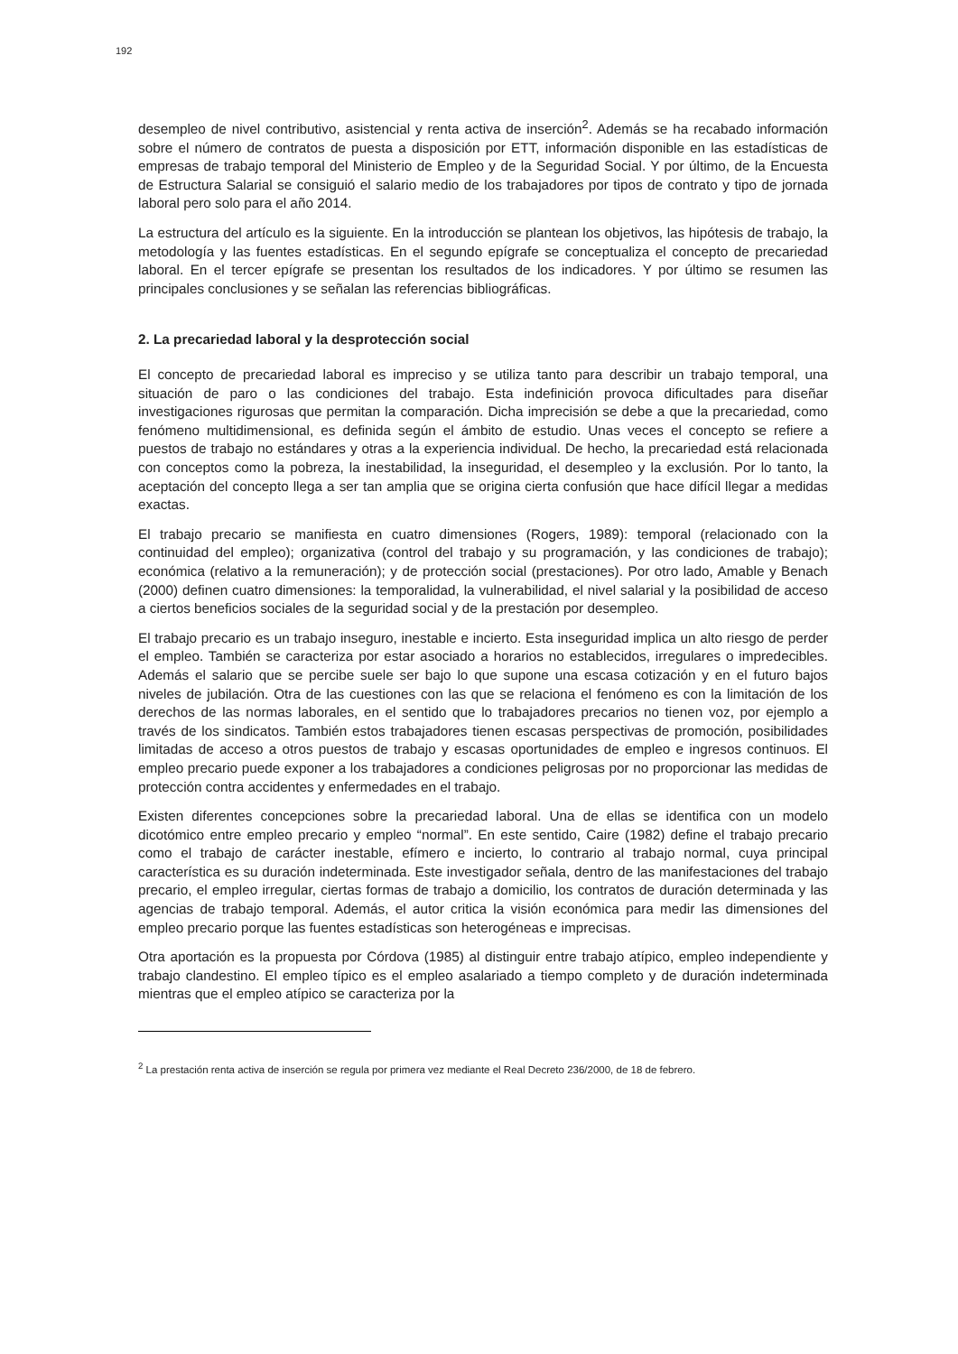192
desempleo de nivel contributivo, asistencial y renta activa de inserción<sup>2</sup>. Además se ha recabado información sobre el número de contratos de puesta a disposición por ETT, información disponible en las estadísticas de empresas de trabajo temporal del Ministerio de Empleo y de la Seguridad Social. Y por último, de la Encuesta de Estructura Salarial se consiguió el salario medio de los trabajadores por tipos de contrato y tipo de jornada laboral pero solo para el año 2014.
La estructura del artículo es la siguiente. En la introducción se plantean los objetivos, las hipótesis de trabajo, la metodología y las fuentes estadísticas. En el segundo epígrafe se conceptualiza el concepto de precariedad laboral. En el tercer epígrafe se presentan los resultados de los indicadores. Y por último se resumen las principales conclusiones y se señalan las referencias bibliográficas.
2. La precariedad laboral y la desprotección social
El concepto de precariedad laboral es impreciso y se utiliza tanto para describir un trabajo temporal, una situación de paro o las condiciones del trabajo. Esta indefinición provoca dificultades para diseñar investigaciones rigurosas que permitan la comparación. Dicha imprecisión se debe a que la precariedad, como fenómeno multidimensional, es definida según el ámbito de estudio. Unas veces el concepto se refiere a puestos de trabajo no estándares y otras a la experiencia individual. De hecho, la precariedad está relacionada con conceptos como la pobreza, la inestabilidad, la inseguridad, el desempleo y la exclusión. Por lo tanto, la aceptación del concepto llega a ser tan amplia que se origina cierta confusión que hace difícil llegar a medidas exactas.
El trabajo precario se manifiesta en cuatro dimensiones (Rogers, 1989): temporal (relacionado con la continuidad del empleo); organizativa (control del trabajo y su programación, y las condiciones de trabajo); económica (relativo a la remuneración); y de protección social (prestaciones). Por otro lado, Amable y Benach (2000) definen cuatro dimensiones: la temporalidad, la vulnerabilidad, el nivel salarial y la posibilidad de acceso a ciertos beneficios sociales de la seguridad social y de la prestación por desempleo.
El trabajo precario es un trabajo inseguro, inestable e incierto. Esta inseguridad implica un alto riesgo de perder el empleo. También se caracteriza por estar asociado a horarios no establecidos, irregulares o impredecibles. Además el salario que se percibe suele ser bajo lo que supone una escasa cotización y en el futuro bajos niveles de jubilación. Otra de las cuestiones con las que se relaciona el fenómeno es con la limitación de los derechos de las normas laborales, en el sentido que lo trabajadores precarios no tienen voz, por ejemplo a través de los sindicatos. También estos trabajadores tienen escasas perspectivas de promoción, posibilidades limitadas de acceso a otros puestos de trabajo y escasas oportunidades de empleo e ingresos continuos. El empleo precario puede exponer a los trabajadores a condiciones peligrosas por no proporcionar las medidas de protección contra accidentes y enfermedades en el trabajo.
Existen diferentes concepciones sobre la precariedad laboral. Una de ellas se identifica con un modelo dicotómico entre empleo precario y empleo “normal”. En este sentido, Caire (1982) define el trabajo precario como el trabajo de carácter inestable, efímero e incierto, lo contrario al trabajo normal, cuya principal característica es su duración indeterminada. Este investigador señala, dentro de las manifestaciones del trabajo precario, el empleo irregular, ciertas formas de trabajo a domicilio, los contratos de duración determinada y las agencias de trabajo temporal. Además, el autor critica la visión económica para medir las dimensiones del empleo precario porque las fuentes estadísticas son heterogéneas e imprecisas.
Otra aportación es la propuesta por Córdova (1985) al distinguir entre trabajo atípico, empleo independiente y trabajo clandestino. El empleo típico es el empleo asalariado a tiempo completo y de duración indeterminada mientras que el empleo atípico se caracteriza por la
<sup>2</sup> La prestación renta activa de inserción se regula por primera vez mediante el Real Decreto 236/2000, de 18 de febrero.